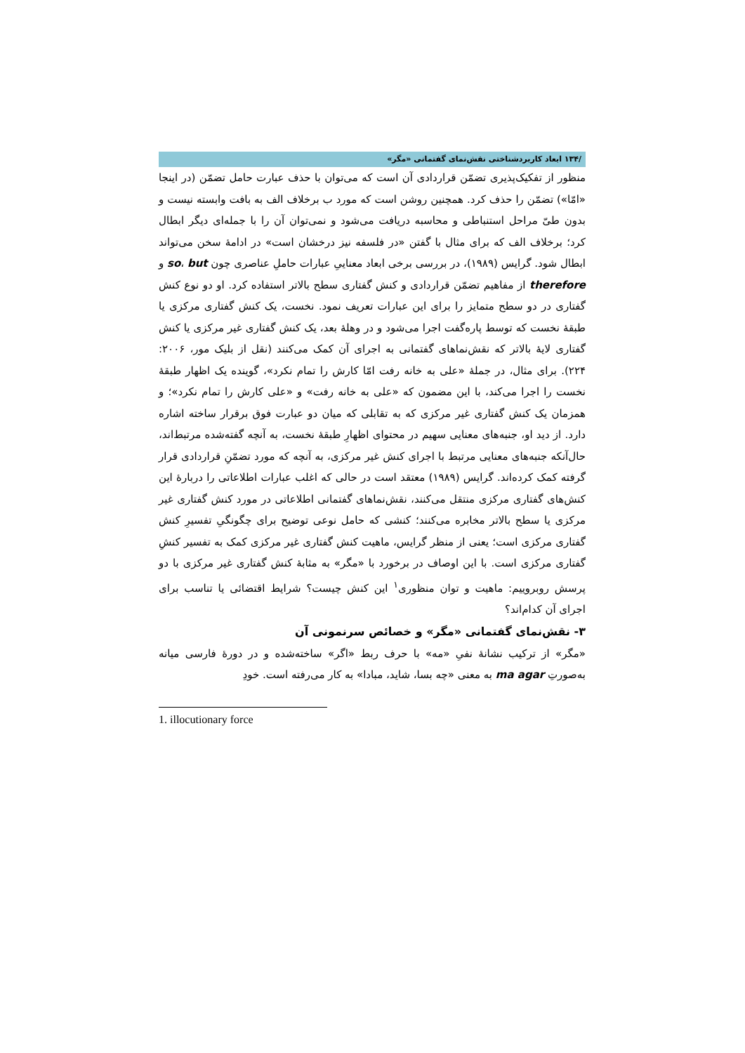/۱۳۴ ابعاد کاربردشناختی نقش‌نمای گفتمانی «مگر»
منظور از تفکیک‌پذیری تضمّن قراردادی آن است که می‌توان با حذف عبارت حامل تضمّن (در اینجا «امّا») تضمّن را حذف کرد. همچنین روشن است که مورد ب برخلاف الف به بافت وابسته نیست و بدون طیّ مراحل استنباطی و محاسبه دریافت می‌شود و نمی‌توان آن را با جمله‌ای دیگر ابطال کرد؛ برخلاف الف که برای مثال با گفتن «در فلسفه نیز درخشان است» در ادامهٔ سخن می‌تواند ابطال شود. گرایس (۱۹۸۹)، در بررسی برخی ابعاد معناییِ عبارات حاملِ عناصری چون so، but و therefore از مفاهیم تضمّن قراردادی و کنش گفتاری سطح بالاتر استفاده کرد. او دو نوع کنش گفتاری در دو سطح متمایز را برای این عبارات تعریف نمود. نخست، یک کنش گفتاری مرکزی یا طبقهٔ نخست که توسط پاره‌گفت اجرا می‌شود و در وهلهٔ بعد، یک کنش گفتاری غیر مرکزی یا کنش گفتاری لایهٔ بالاتر که نقش‌نماهای گفتمانی به اجرای آن کمک می‌کنند (نقل از بلیک مور، ۲۰۰۶: ۲۲۴). برای مثال، در جملهٔ «علی به خانه رفت امّا کارش را تمام نکرد»، گوینده یک اظهار طبقهٔ نخست را اجرا می‌کند، با این مضمون که «علی به خانه رفت» و «علی کارش را تمام نکرد»؛ و همزمان یک کنش گفتاری غیر مرکزی که به تقابلی که میان دو عبارت فوق برقرار ساخته اشاره دارد. از دید او، جنبه‌های معنایی سهیم در محتوای اظهارِ طبقهٔ نخست، به آنچه گفته‌شده مرتبط‌اند، حال‌آنکه جنبه‌های معنایی مرتبط با اجرای کنش غیر مرکزی، به آنچه که مورد تضمّنِ قراردادی قرار گرفته کمک کرده‌اند. گرایس (۱۹۸۹) معتقد است در حالی که اغلب عبارات اطلاعاتی را دربارهٔ این کنش‌های گفتاری مرکزی منتقل می‌کنند، نقش‌نماهای گفتمانی اطلاعاتی در مورد کنش گفتاری غیر مرکزی یا سطح بالاتر مخابره می‌کنند؛ کنشی که حامل نوعی توضیح برای چگونگیِ تفسیرِ کنش گفتاری مرکزی است؛ یعنی از منظر گرایس، ماهیت کنش گفتاری غیر مرکزی کمک به تفسیر کنشِ گفتاری مرکزی است. با این اوصاف در برخورد با «مگر» به مثابهٔ کنش گفتاری غیر مرکزی با دو پرسش روبروییم: ماهیت و توان منظوری<sup>۱</sup> این کنش چیست؟ شرایط اقتضائی یا تناسب برای اجرای آن کدام‌اند؟
۳- نقش‌نمای گفتمانی «مگر» و خصائص سرنمونی آن
«مگر» از ترکیب نشانهٔ نفیِ «مه» با حرف ربط «اگر» ساخته‌شده و در دورهٔ فارسی میانه به‌صورتِ ma agar به معنی «چه بسا، شاید، مبادا» به کار می‌رفته است. خودِ
1. illocutionary force